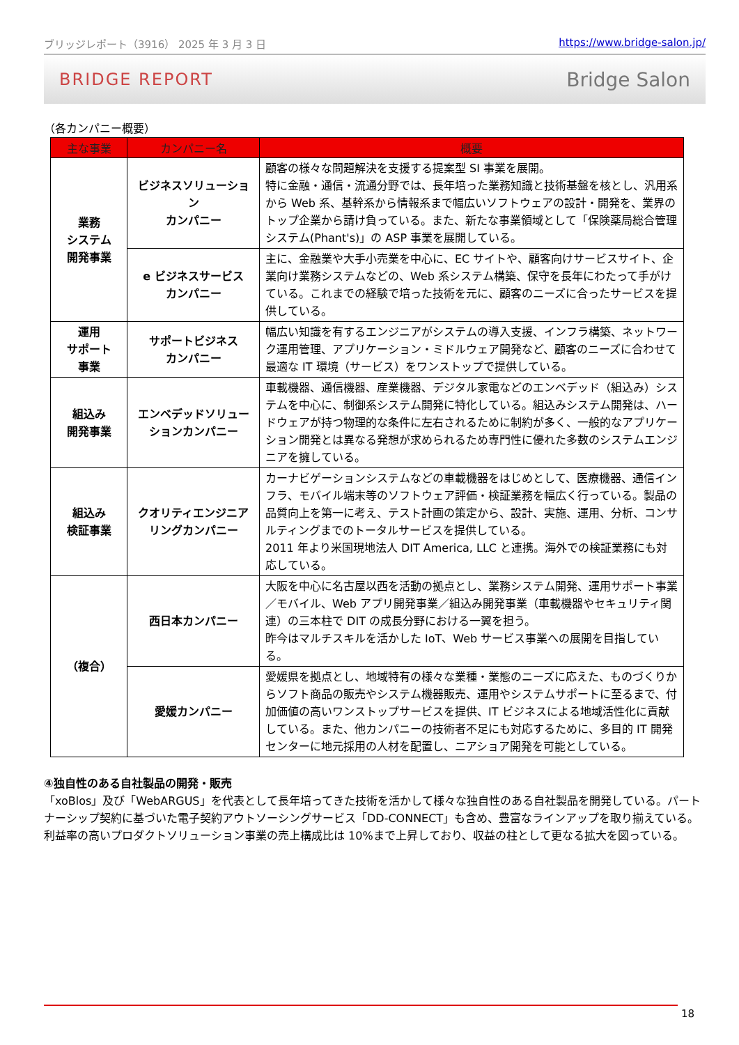ブリッジレポート（3916） 2025 年 3 月 3 日 https://www.bridge-salon.jp/
BRIDGE REPORT Bridge Salon
（各カンパニー概要）
| 主な事業 | カンパニー名 | 概要 |
| --- | --- | --- |
| 業務 システム 開発事業 | ビジネスソリューション カンパニー | 顧客の様々な問題解決を支援する提案型 SI 事業を展開。 特に金融・通信・流通分野では、長年培った業務知識と技術基盤を核とし、汎用系から Web 系、基幹系から情報系まで幅広いソフトウェアの設計・開発を、業界のトップ企業から請け負っている。また、新たな事業領域として「保険薬局総合管理システム(Phant's)」の ASP 事業を展開している。 |
| | e ビジネスサービス カンパニー | 主に、金融業や大手小売業を中心に、EC サイトや、顧客向けサービスサイト、企業向け業務システムなどの、Web 系システム構築、保守を長年にわたって手がけている。これまでの経験で培った技術を元に、顧客のニーズに合ったサービスを提供している。 |
| 運用 サポート 事業 | サポートビジネス カンパニー | 幅広い知識を有するエンジニアがシステムの導入支援、インフラ構築、ネットワーク運用管理、アプリケーション・ミドルウェア開発など、顧客のニーズに合わせて最適な IT 環境（サービス）をワンストップで提供している。 |
| 組込み 開発事業 | エンベデッドソリューションカンパニー | 車載機器、通信機器、産業機器、デジタル家電などのエンベデッド（組込み）システムを中心に、制御系システム開発に特化している。組込みシステム開発は、ハードウェアが持つ物理的な条件に左右されるために制約が多く、一般的なアプリケーション開発とは異なる発想が求められるため専門性に優れた多数のシステムエンジニアを擁している。 |
| 組込み 検証事業 | クオリティエンジニアリングカンパニー | カーナビゲーションシステムなどの車載機器をはじめとして、医療機器、通信インフラ、モバイル端末等のソフトウェア評価・検証業務を幅広く行っている。製品の品質向上を第一に考え、テスト計画の策定から、設計、実施、運用、分析、コンサルティングまでのトータルサービスを提供している。 2011 年より米国現地法人 DIT America, LLC と連携。海外での検証業務にも対応している。 |
| （複合） | 西日本カンパニー | 大阪を中心に名古屋以西を活動の拠点とし、業務システム開発、運用サポート事業／モバイル、Web アプリ開発事業／組込み開発事業（車載機器やセキュリティ関連）の三本柱で DIT の成長分野における一翼を担う。 昨今はマルチスキルを活かした IoT、Web サービス事業への展開を目指している。 |
| | 愛媛カンパニー | 愛媛県を拠点とし、地域特有の様々な業種・業態のニーズに応えた、ものづくりからソフト商品の販売やシステム機器販売、運用やシステムサポートに至るまで、付加価値の高いワンストップサービスを提供、IT ビジネスによる地域活性化に貢献している。また、他カンパニーの技術者不足にも対応するために、多目的 IT 開発センターに地元採用の人材を配置し、ニアショア開発を可能としている。 |
④独自性のある自社製品の開発・販売
「xoBlos」及び「WebARGUS」を代表として長年培ってきた技術を活かして様々な独自性のある自社製品を開発している。パートナーシップ契約に基づいた電子契約アウトソーシングサービス「DD-CONNECT」も含め、豊富なラインアップを取り揃えている。利益率の高いプロダクトソリューション事業の売上構成比は 10%まで上昇しており、収益の柱として更なる拡大を図っている。
18